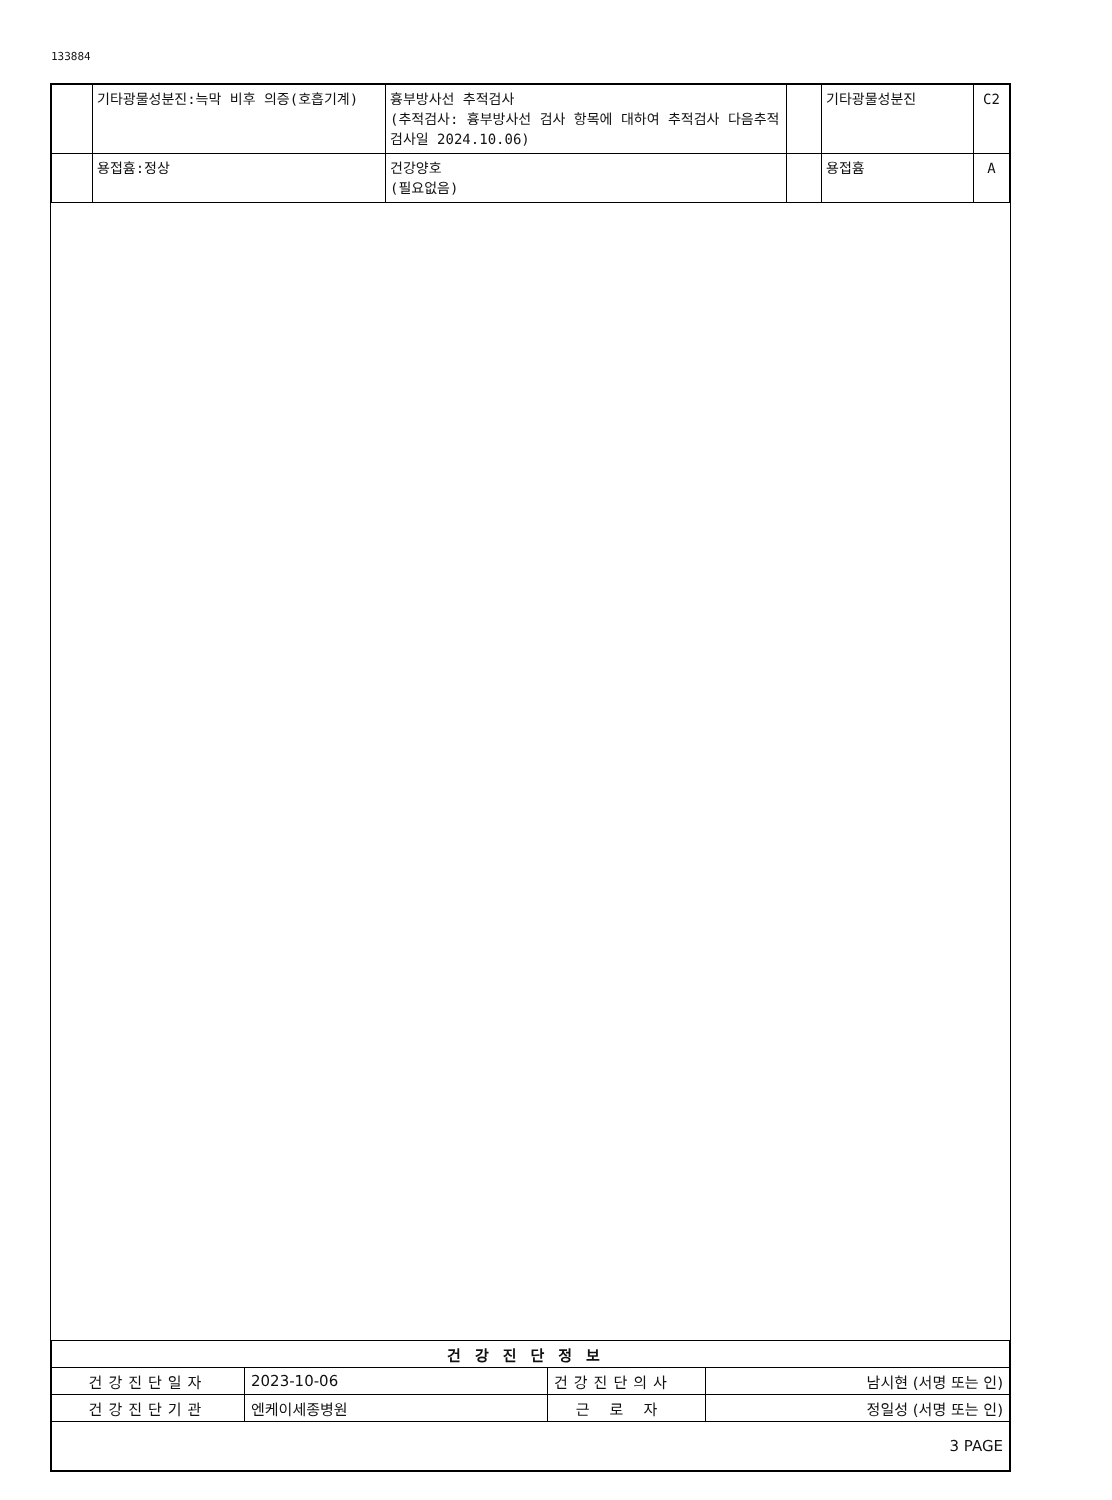133884
| | 기타광물성분진:늑막 비후 의증(호흡기계) | 흉부방사선 추적검사 (추적검사: 흉부방사선 검사 항목에 대하여 추적검사 다음추적검사일 2024.10.06) | | 기타광물성분진 | C2 |
| | 용접흄:정상 | 건강양호 (필요없음) | | 용접흄 | A |
| 건강진단정보 | | | |
| 건강진단일자 | 2023-10-06 | 건강진단의사 | 남시현 (서명 또는 인) |
| 건강진단기관 | 엔케이세종병원 | 근로자 | 정일성 (서명 또는 인) |
| 3 PAGE | | | |